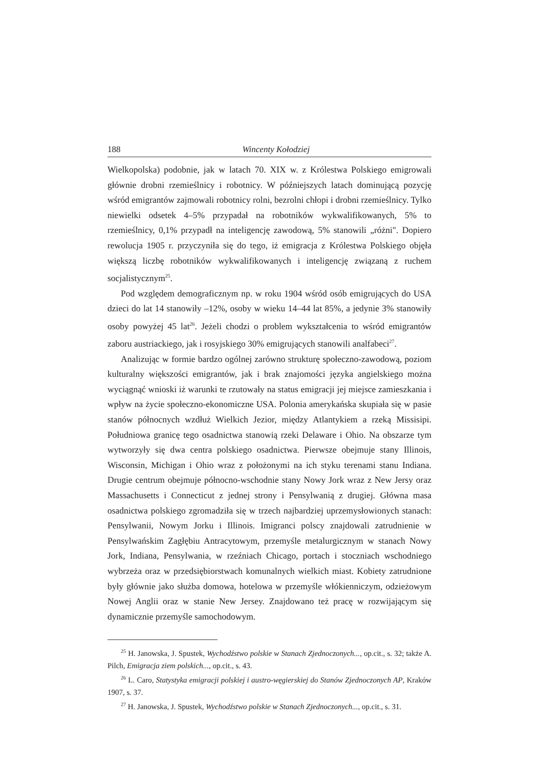188 Wincenty Kołodziej
Wielkopolska) podobnie, jak w latach 70. XIX w. z Królestwa Polskiego emigrowali głównie drobni rzemieślnicy i robotnicy. W późniejszych latach dominującą pozycję wśród emigrantów zajmowali robotnicy rolni, bezrolni chłopi i drobni rzemieślnicy. Tylko niewielki odsetek 4–5% przypadał na robotników wykwalifikowanych, 5% to rzemieślnicy, 0,1% przypadł na inteligencję zawodową, 5% stanowili „różni". Dopiero rewolucja 1905 r. przyczyniła się do tego, iż emigracja z Królestwa Polskiego objęła większą liczbę robotników wykwalifikowanych i inteligencję związaną z ruchem socjalistycznym<sup>25</sup>.
Pod względem demograficznym np. w roku 1904 wśród osób emigrujących do USA dzieci do lat 14 stanowiły –12%, osoby w wieku 14–44 lat 85%, a jedynie 3% stanowiły osoby powyżej 45 lat<sup>26</sup>. Jeżeli chodzi o problem wykształcenia to wśród emigrantów zaboru austriackiego, jak i rosyjskiego 30% emigrujących stanowili analfabeci<sup>27</sup>.
Analizując w formie bardzo ogólnej zarówno strukturę społeczno-zawodową, poziom kulturalny większości emigrantów, jak i brak znajomości języka angielskiego można wyciągnąć wnioski iż warunki te rzutowały na status emigracji jej miejsce zamieszkania i wpływ na życie społeczno-ekonomiczne USA. Polonia amerykańska skupiała się w pasie stanów północnych wzdłuż Wielkich Jezior, między Atlantykiem a rzeką Missisipi. Południowa granicę tego osadnictwa stanowią rzeki Delaware i Ohio. Na obszarze tym wytworzyły się dwa centra polskiego osadnictwa. Pierwsze obejmuje stany Illinois, Wisconsin, Michigan i Ohio wraz z położonymi na ich styku terenami stanu Indiana. Drugie centrum obejmuje północno-wschodnie stany Nowy Jork wraz z New Jersy oraz Massachusetts i Connecticut z jednej strony i Pensylwanią z drugiej. Główna masa osadnictwa polskiego zgromadziła się w trzech najbardziej uprzemysłowionych stanach: Pensylwanii, Nowym Jorku i Illinois. Imigranci polscy znajdowali zatrudnienie w Pensylwańskim Zagłębiu Antracytowym, przemyśle metalurgicznym w stanach Nowy Jork, Indiana, Pensylwania, w rzeźniach Chicago, portach i stoczniach wschodniego wybrzeża oraz w przedsiębiorstwach komunalnych wielkich miast. Kobiety zatrudnione były głównie jako służba domowa, hotelowa w przemyśle włókienniczym, odzieżowym Nowej Anglii oraz w stanie New Jersey. Znajdowano też pracę w rozwijającym się dynamicznie przemyśle samochodowym.
<sup>25</sup> H. Janowska, J. Spustek, Wychodźstwo polskie w Stanach Zjednoczonych..., op.cit., s. 32; także A. Pilch, Emigracja ziem polskich..., op.cit., s. 43.
<sup>26</sup> L. Caro, Statystyka emigracji polskiej i austro-węgierskiej do Stanów Zjednoczonych AP, Kraków 1907, s. 37.
<sup>27</sup> H. Janowska, J. Spustek, Wychodźstwo polskie w Stanach Zjednoczonych..., op.cit., s. 31.